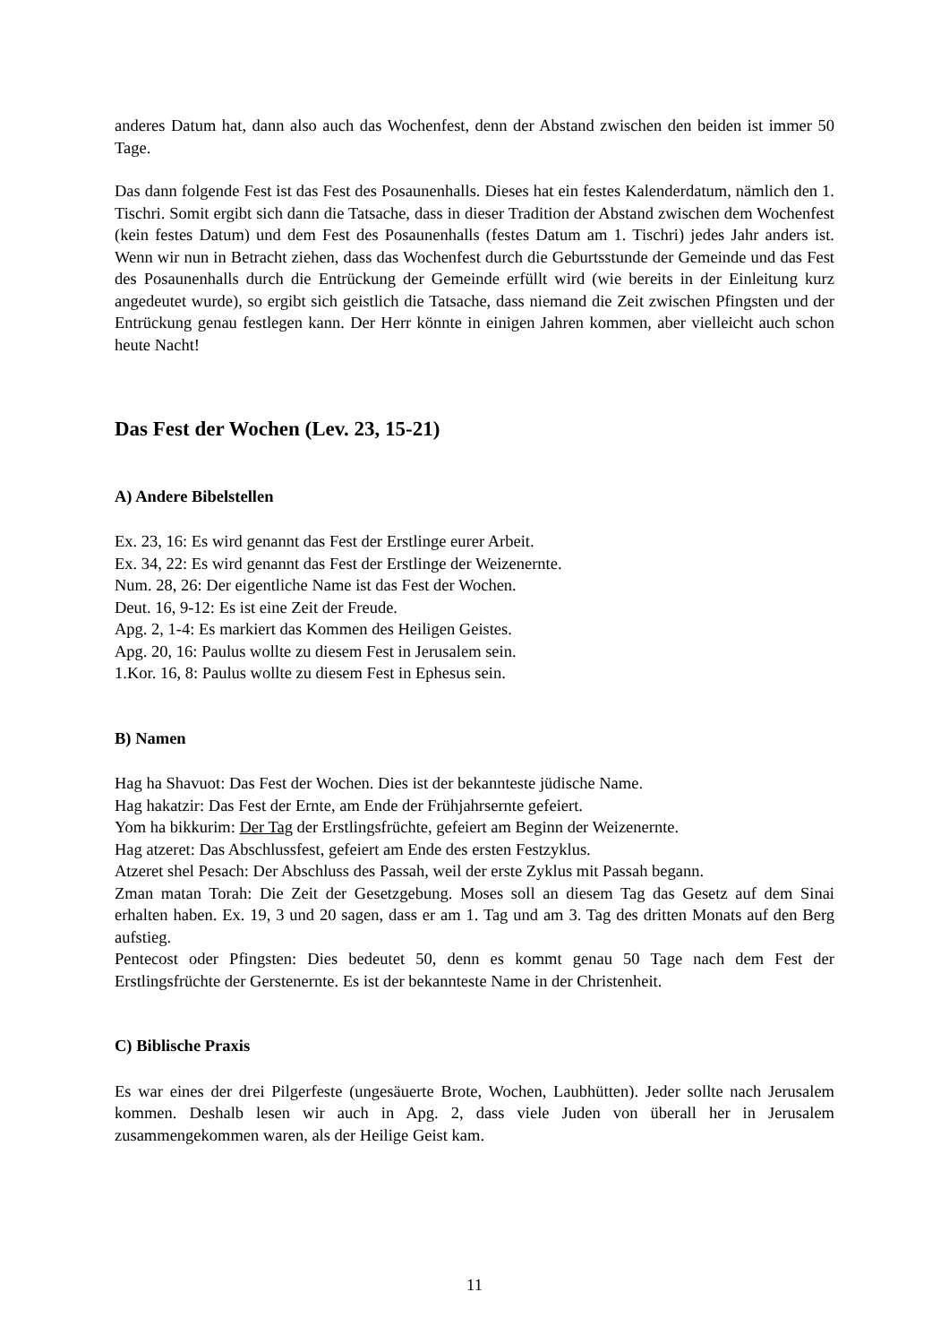anderes Datum hat, dann also auch das Wochenfest, denn der Abstand zwischen den beiden ist immer 50 Tage.
Das dann folgende Fest ist das Fest des Posaunenhalls. Dieses hat ein festes Kalenderdatum, nämlich den 1. Tischri. Somit ergibt sich dann die Tatsache, dass in dieser Tradition der Abstand zwischen dem Wochenfest (kein festes Datum) und dem Fest des Posaunenhalls (festes Datum am 1. Tischri) jedes Jahr anders ist. Wenn wir nun in Betracht ziehen, dass das Wochenfest durch die Geburtsstunde der Gemeinde und das Fest des Posaunenhalls durch die Entrückung der Gemeinde erfüllt wird (wie bereits in der Einleitung kurz angedeutet wurde), so ergibt sich geistlich die Tatsache, dass niemand die Zeit zwischen Pfingsten und der Entrückung genau festlegen kann. Der Herr könnte in einigen Jahren kommen, aber vielleicht auch schon heute Nacht!
Das Fest der Wochen (Lev. 23, 15-21)
A) Andere Bibelstellen
Ex. 23, 16: Es wird genannt das Fest der Erstlinge eurer Arbeit.
Ex. 34, 22: Es wird genannt das Fest der Erstlinge der Weizenernte.
Num. 28, 26: Der eigentliche Name ist das Fest der Wochen.
Deut. 16, 9-12: Es ist eine Zeit der Freude.
Apg. 2, 1-4: Es markiert das Kommen des Heiligen Geistes.
Apg. 20, 16: Paulus wollte zu diesem Fest in Jerusalem sein.
1.Kor. 16, 8: Paulus wollte zu diesem Fest in Ephesus sein.
B) Namen
Hag ha Shavuot: Das Fest der Wochen. Dies ist der bekannteste jüdische Name.
Hag hakatzir: Das Fest der Ernte, am Ende der Frühjahrsernte gefeiert.
Yom ha bikkurim: Der Tag der Erstlingsfrüchte, gefeiert am Beginn der Weizenernte.
Hag atzeret: Das Abschlussfest, gefeiert am Ende des ersten Festzyklus.
Atzeret shel Pesach: Der Abschluss des Passah, weil der erste Zyklus mit Passah begann.
Zman matan Torah: Die Zeit der Gesetzgebung. Moses soll an diesem Tag das Gesetz auf dem Sinai erhalten haben. Ex. 19, 3 und 20 sagen, dass er am 1. Tag und am 3. Tag des dritten Monats auf den Berg aufstieg.
Pentecost oder Pfingsten: Dies bedeutet 50, denn es kommt genau 50 Tage nach dem Fest der Erstlingsfrüchte der Gerstenernte. Es ist der bekannteste Name in der Christenheit.
C) Biblische Praxis
Es war eines der drei Pilgerfeste (ungesäuerte Brote, Wochen, Laubhütten). Jeder sollte nach Jerusalem kommen. Deshalb lesen wir auch in Apg. 2, dass viele Juden von überall her in Jerusalem zusammengekommen waren, als der Heilige Geist kam.
11